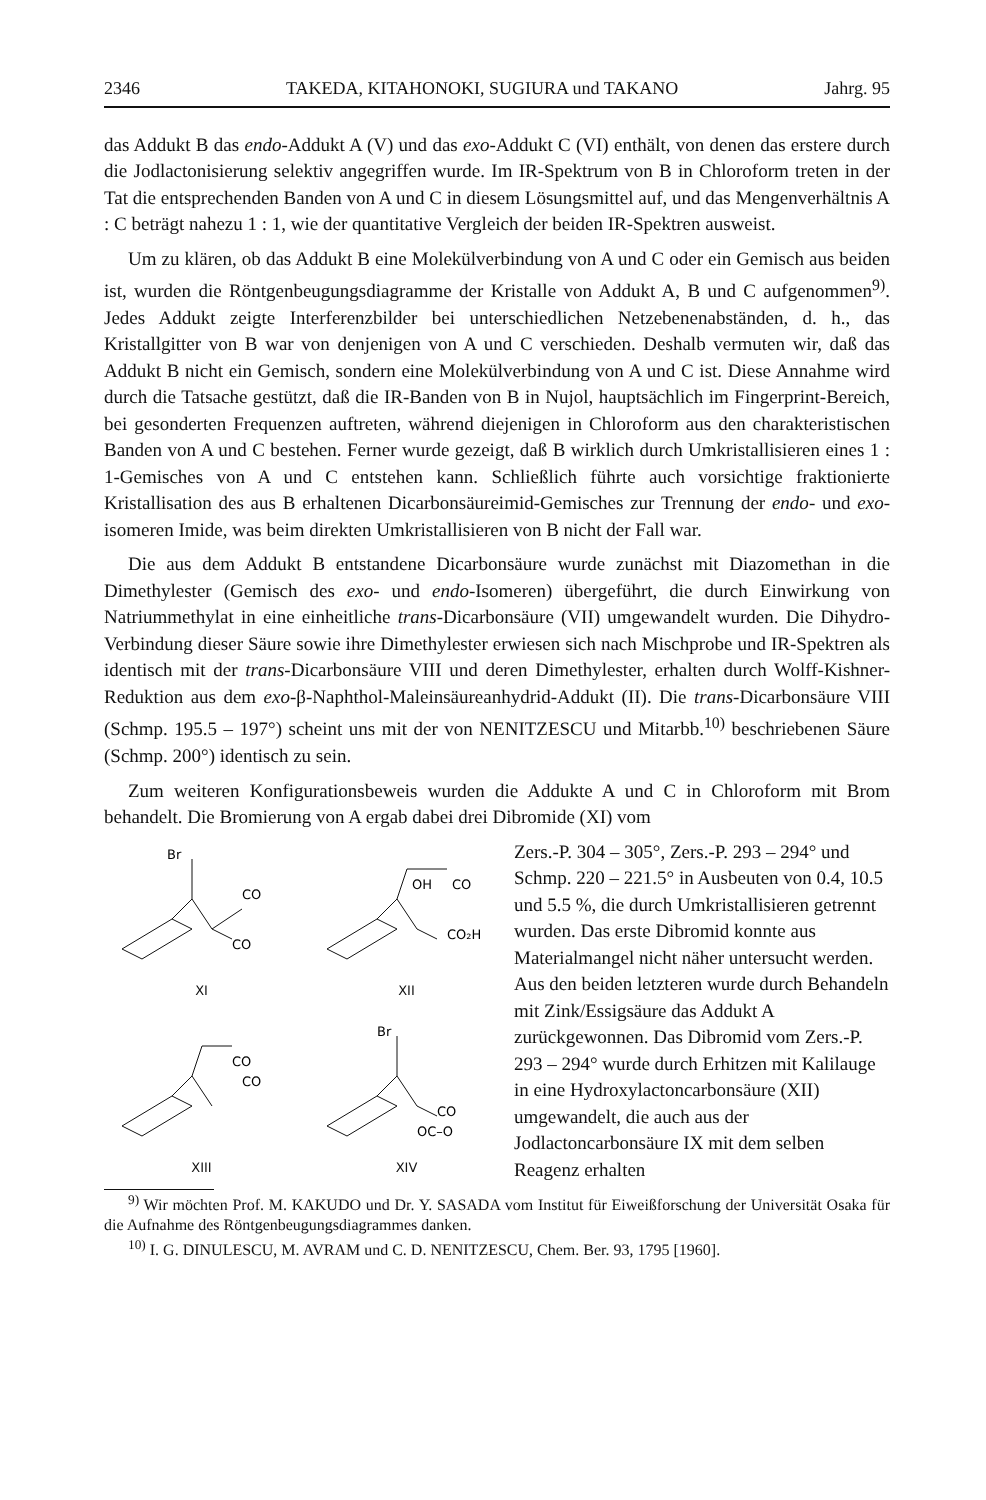2346 TAKEDA, KITAHONOKI, SUGIURA und TAKANO Jahrg. 95
das Addukt B das endo-Addukt A (V) und das exo-Addukt C (VI) enthält, von denen das erstere durch die Jodlactonisierung selektiv angegriffen wurde. Im IR-Spektrum von B in Chloroform treten in der Tat die entsprechenden Banden von A und C in diesem Lösungsmittel auf, und das Mengenverhältnis A : C beträgt nahezu 1 : 1, wie der quantitative Vergleich der beiden IR-Spektren ausweist.
Um zu klären, ob das Addukt B eine Molekülverbindung von A und C oder ein Gemisch aus beiden ist, wurden die Röntgenbeugungsdiagramme der Kristalle von Addukt A, B und C aufgenommen<sup>9)</sup>. Jedes Addukt zeigte Interferenzbilder bei unterschiedlichen Netzebenenabständen, d. h., das Kristallgitter von B war von denjenigen von A und C verschieden. Deshalb vermuten wir, daß das Addukt B nicht ein Gemisch, sondern eine Molekülverbindung von A und C ist. Diese Annahme wird durch die Tatsache gestützt, daß die IR-Banden von B in Nujol, hauptsächlich im Fingerprint-Bereich, bei gesonderten Frequenzen auftreten, während diejenigen in Chloroform aus den charakteristischen Banden von A und C bestehen. Ferner wurde gezeigt, daß B wirklich durch Umkristallisieren eines 1 : 1-Gemisches von A und C entstehen kann. Schließlich führte auch vorsichtige fraktionierte Kristallisation des aus B erhaltenen Dicarbonsäureimid-Gemisches zur Trennung der endo- und exo-isomeren Imide, was beim direkten Umkristallisieren von B nicht der Fall war.
Die aus dem Addukt B entstandene Dicarbonsäure wurde zunächst mit Diazomethan in die Dimethylester (Gemisch des exo- und endo-Isomeren) übergeführt, die durch Einwirkung von Natriummethylat in eine einheitliche trans-Dicarbonsäure (VII) umgewandelt wurden. Die Dihydro-Verbindung dieser Säure sowie ihre Dimethylester erwiesen sich nach Mischprobe und IR-Spektren als identisch mit der trans-Dicarbonsäure VIII und deren Dimethylester, erhalten durch Wolff-Kishner-Reduktion aus dem exo-β-Naphthol-Maleinsäureanhydrid-Addukt (II). Die trans-Dicarbonsäure VIII (Schmp. 195.5 – 197°) scheint uns mit der von NENITZESCU und Mitarbb.<sup>10)</sup> beschriebenen Säure (Schmp. 200°) identisch zu sein.
Zum weiteren Konfigurationsbeweis wurden die Addukte A und C in Chloroform mit Brom behandelt. Die Bromierung von A ergab dabei drei Dibromide (XI) vom
Br
CO
CO
XI
OH
CO
CO₂H
XII
CO
CO
XIII
Br
CO
OC–O
XIV
Zers.-P. 304 – 305°, Zers.-P. 293 – 294° und Schmp. 220 – 221.5° in Ausbeuten von 0.4, 10.5 und 5.5 %, die durch Umkristallisieren getrennt wurden. Das erste Dibromid konnte aus Materialmangel nicht näher untersucht werden. Aus den beiden letzteren wurde durch Behandeln mit Zink/Essigsäure das Addukt A zurückgewonnen. Das Dibromid vom Zers.-P. 293 – 294° wurde durch Erhitzen mit Kalilauge in eine Hydroxylactoncarbonsäure (XII) umgewandelt, die auch aus der Jodlactoncarbonsäure IX mit dem selben Reagenz erhalten
<sup>9)</sup> Wir möchten Prof. M. KAKUDO und Dr. Y. SASADA vom Institut für Eiweißforschung der Universität Osaka für die Aufnahme des Röntgenbeugungsdiagrammes danken.
<sup>10)</sup> I. G. DINULESCU, M. AVRAM und C. D. NENITZESCU, Chem. Ber. 93, 1795 [1960].